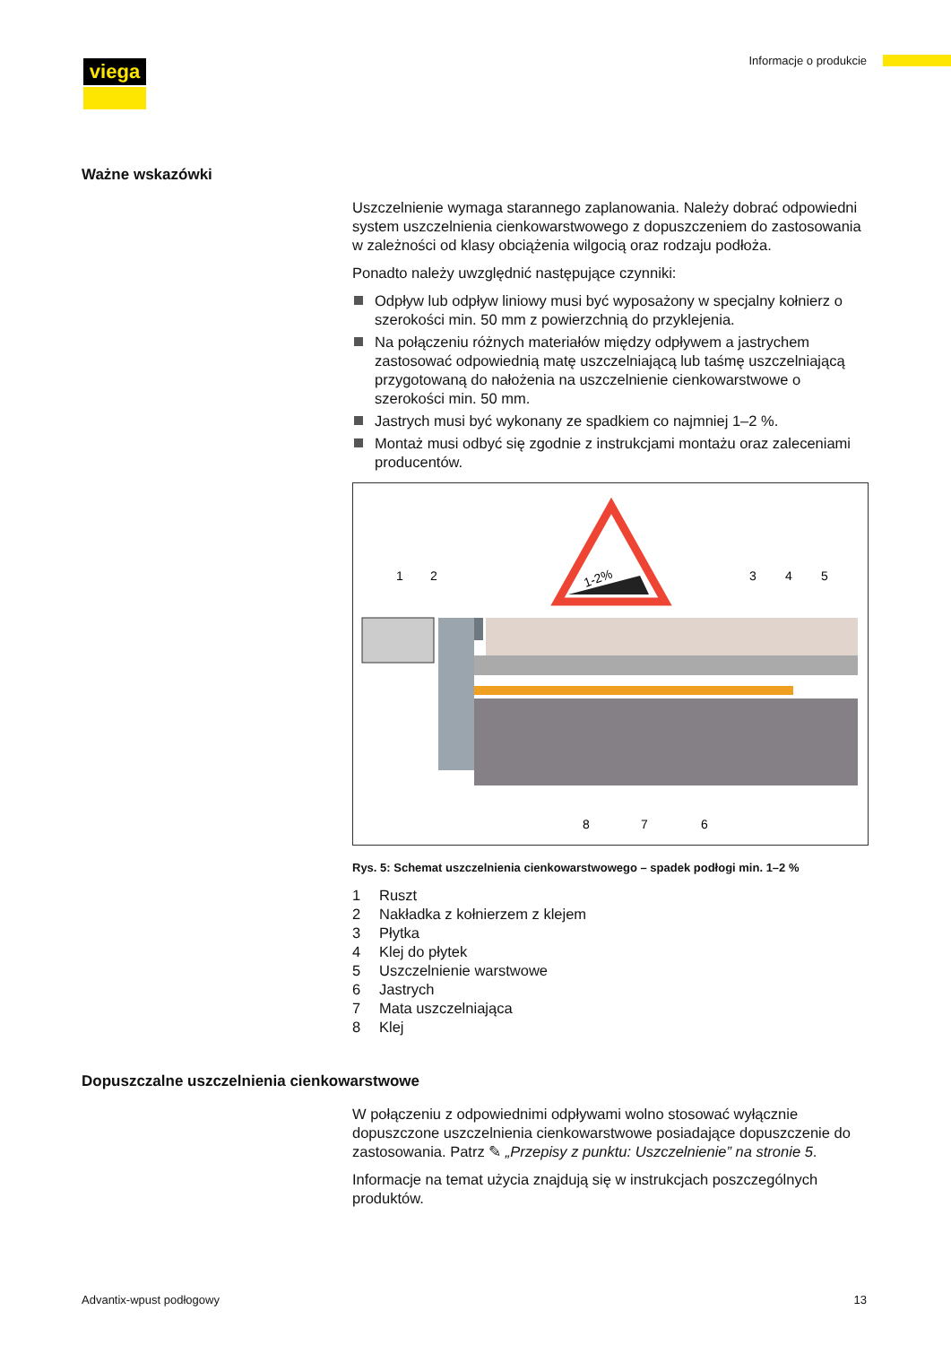viega Informacje o produkcie
Ważne wskazówki
Uszczelnienie wymaga starannego zaplanowania. Należy dobrać odpowiedni system uszczelnienia cienkowarstwowego z dopuszczeniem do zastosowania w zależności od klasy obciążenia wilgocią oraz rodzaju podłoża.
Ponadto należy uwzględnić następujące czynniki:
Odpływ lub odpływ liniowy musi być wyposażony w specjalny kołnierz o szerokości min. 50 mm z powierzchnią do przyklejenia.
Na połączeniu różnych materiałów między odpływem a jastrychem zastosować odpowiednią matę uszczelniającą lub taśmę uszczelniającą przygotowaną do nałożenia na uszczelnienie cienkowarstwowe o szerokości min. 50 mm.
Jastrych musi być wykonany ze spadkiem co najmniej 1–2 %.
Montaż musi odbyć się zgodnie z instrukcjami montażu oraz zaleceniami producentów.
1-2%
1
2
3
4
5
8
7
6
Rys. 5: Schemat uszczelnienia cienkowarstwowego – spadek podłogi min. 1–2 %
1 Ruszt
2 Nakładka z kołnierzem z klejem
3 Płytka
4 Klej do płytek
5 Uszczelnienie warstwowe
6 Jastrych
7 Mata uszczelniająca
8 Klej
Dopuszczalne uszczelnienia cienkowarstwowe
W połączeniu z odpowiednimi odpływami wolno stosować wyłącznie dopuszczone uszczelnienia cienkowarstwowe posiadające dopuszczenie do zastosowania. Patrz ✎ „Przepisy z punktu: Uszczelnienie” na stronie 5.
Informacje na temat użycia znajdują się w instrukcjach poszczególnych produktów.
Advantix-wpust podłogowy 13